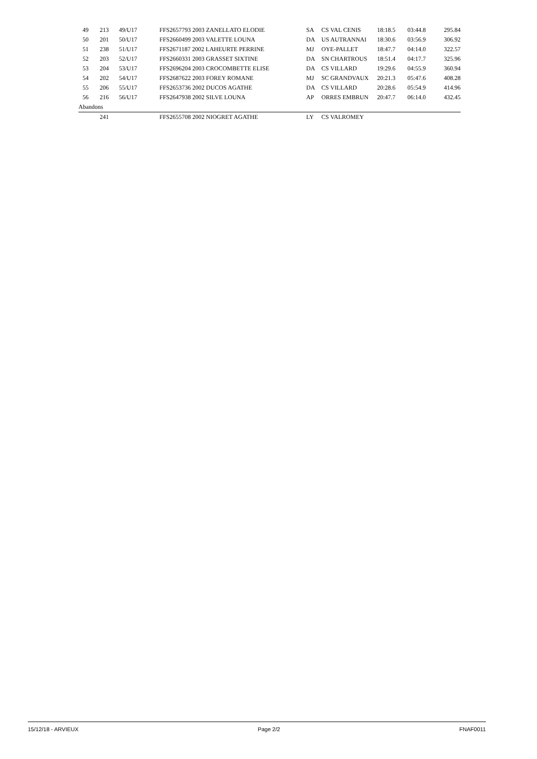| 49 | 213 | 49/U17 | FFS2657793 2003 ZANELLATO ELODIE | SA | CS VAL CENIS | 18:18.5 | 03:44.8 | 295.84 |
| 50 | 201 | 50/U17 | FFS2660499 2003 VALETTE LOUNA | DA | US AUTRANNAI | 18:30.6 | 03:56.9 | 306.92 |
| 51 | 238 | 51/U17 | FFS2671187 2002 LAHEURTE PERRINE | MJ | OYE-PALLET | 18:47.7 | 04:14.0 | 322.57 |
| 52 | 203 | 52/U17 | FFS2660331 2003 GRASSET SIXTINE | DA | SN CHARTROUS | 18:51.4 | 04:17.7 | 325.96 |
| 53 | 204 | 53/U17 | FFS2696204 2003 CROCOMBETTE ELISE | DA | CS VILLARD | 19:29.6 | 04:55.9 | 360.94 |
| 54 | 202 | 54/U17 | FFS2687622 2003 FOREY ROMANE | MJ | SC GRANDVAUX | 20:21.3 | 05:47.6 | 408.28 |
| 55 | 206 | 55/U17 | FFS2653736 2002 DUCOS AGATHE | DA | CS VILLARD | 20:28.6 | 05:54.9 | 414.96 |
| 56 | 216 | 56/U17 | FFS2647938 2002 SILVE LOUNA | AP | ORRES EMBRUN | 20:47.7 | 06:14.0 | 432.45 |
| Abandons | | | | | | | | |
| | 241 | | FFS2655708 2002 NIOGRET AGATHE | LY | CS VALROMEY | | | |
15/12/18 - ARVIEUX Page 2/2 FNAF0011